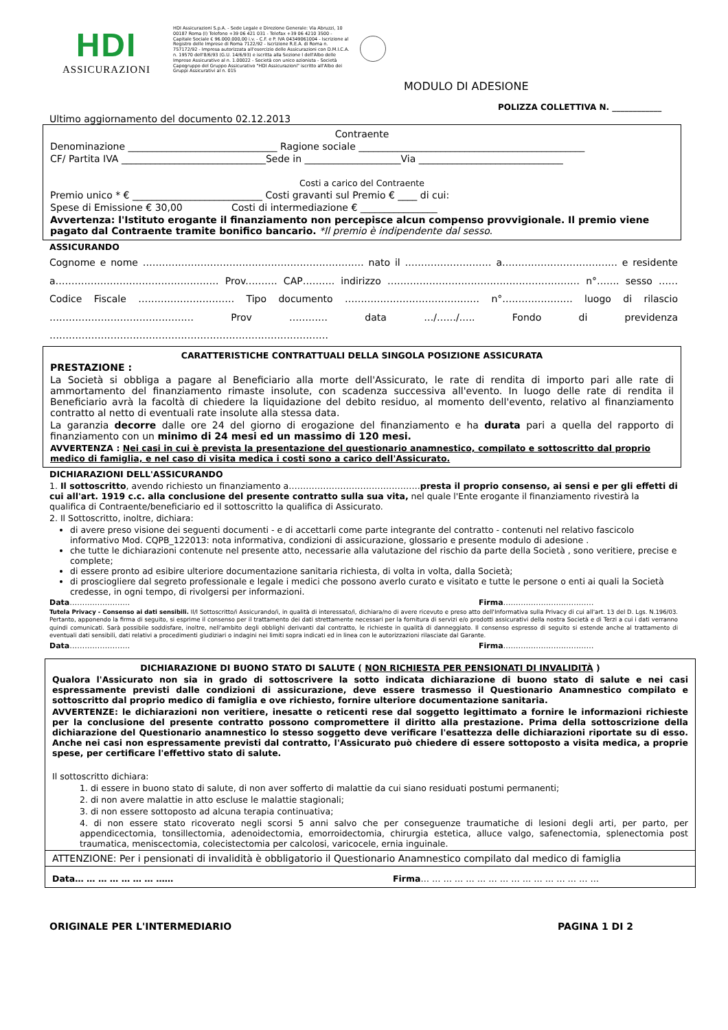HDI
ASSICURAZIONI
HDI Assicurazioni S.p.A. - Sede Legale e Direzione Generale: Via Abruzzi, 10 00187 Roma (I) Telefono +39 06 421 031 - Telefax +39 06 4210 3500 - Capitale Sociale € 96.000.000,00 i.v. - C.F. e P. IVA 04349061004 - Iscrizione al Registro delle Imprese di Roma 7122/92 - Iscrizione R.E.A. di Roma n. 757172/92 - Impresa autorizzata all'esercizio delle Assicurazioni con D.M.I.C.A. n. 19570 dell'8/6/93 (G.U. 14/6/93) e iscritta alla Sezione I dell'Albo delle Imprese Assicurative al n. 1.00022 - Società con unico azionista - Società Capogruppo del Gruppo Assicurativo "HDI Assicurazioni" iscritto all'Albo dei Gruppi Assicurativi al n. 015
MODULO DI ADESIONE
POLIZZA COLLETTIVA N. ____________
Ultimo aggiornamento del documento 02.12.2013
Contraente
Denominazione _______________________________ Ragione sociale _______________________________________________
CF/ Partita IVA ______________________________Sede in ____________________Via ______________________________
Costi a carico del Contraente
Premio unico * € ___________________________ Costi gravanti sul Premio € ____ di cui:
Spese di Emissione € 30,00 Costi di intermediazione € ________________
Avvertenza: l'Istituto erogante il finanziamento non percepisce alcun compenso provvigionale. Il premio viene pagato dal Contraente tramite bonifico bancario. *Il premio è indipendente dal sesso.
ASSICURANDO
Cognome e nome …………………………………………………………… nato il ……………………… a……………………………… e residente a…………………………………………… Prov.……… CAP………. indirizzo …………………………………………………… n°……. sesso …… Codice Fiscale ………………………… Tipo documento …………………………………… n°…………………. luogo di rilascio ……………………………………… Prov ………… data …/……/….. Fondo di previdenza ……………………………………………………………………………
CARATTERISTICHE CONTRATTUALI DELLA SINGOLA POSIZIONE ASSICURATA
PRESTAZIONE :
La Società si obbliga a pagare al Beneficiario alla morte dell'Assicurato, le rate di rendita di importo pari alle rate di ammortamento del finanziamento rimaste insolute, con scadenza successiva all'evento. In luogo delle rate di rendita il Beneficiario avrà la facoltà di chiedere la liquidazione del debito residuo, al momento dell'evento, relativo al finanziamento contratto al netto di eventuali rate insolute alla stessa data.
La garanzia decorre dalle ore 24 del giorno di erogazione del finanziamento e ha durata pari a quella del rapporto di finanziamento con un minimo di 24 mesi ed un massimo di 120 mesi.
AVVERTENZA : Nei casi in cui è prevista la presentazione del questionario anamnestico, compilato e sottoscritto dal proprio medico di famiglia, e nel caso di visita medica i costi sono a carico dell'Assicurato.
DICHIARAZIONI DELL'ASSICURANDO
1. Il sottoscritto, avendo richiesto un finanziamento a……………………………………….presta il proprio consenso, ai sensi e per gli effetti di cui all'art. 1919 c.c. alla conclusione del presente contratto sulla sua vita, nel quale l'Ente erogante il finanziamento rivestirà la qualifica di Contraente/beneficiario ed il sottoscritto la qualifica di Assicurato.
2. Il Sottoscritto, inoltre, dichiara:
di avere preso visione dei seguenti documenti - e di accettarli come parte integrante del contratto - contenuti nel relativo fascicolo informativo Mod. CQPB_122013: nota informativa, condizioni di assicurazione, glossario e presente modulo di adesione .
che tutte le dichiarazioni contenute nel presente atto, necessarie alla valutazione del rischio da parte della Società , sono veritiere, precise e complete;
di essere pronto ad esibire ulteriore documentazione sanitaria richiesta, di volta in volta, dalla Società;
di prosciogliere dal segreto professionale e legale i medici che possono averlo curato e visitato e tutte le persone o enti ai quali la Società credesse, in ogni tempo, di rivolgersi per informazioni.
Data…………………… Firma………………………………
Tutela Privacy - Consenso ai dati sensibili. Il/I Sottoscritto/i Assicurando/i, in qualità di interessato/i, dichiara/no di avere ricevuto e preso atto dell'Informativa sulla Privacy di cui all'art. 13 del D. Lgs. N.196/03. Pertanto, apponendo la firma di seguito, si esprime il consenso per il trattamento dei dati strettamente necessari per la fornitura di servizi e/o prodotti assicurativi della nostra Società e di Terzi a cui i dati verranno quindi comunicati. Sarà possibile soddisfare, inoltre, nell'ambito degli obblighi derivanti dal contratto, le richieste in qualità di danneggiato. Il consenso espresso di seguito si estende anche al trattamento di eventuali dati sensibili, dati relativi a procedimenti giudiziari o indagini nei limiti sopra indicati ed in linea con le autorizzazioni rilasciate dal Garante.
Data…………………… Firma………………………………
DICHIARAZIONE DI BUONO STATO DI SALUTE ( NON RICHIESTA PER PENSIONATI DI INVALIDITÀ )
Qualora l'Assicurato non sia in grado di sottoscrivere la sotto indicata dichiarazione di buono stato di salute e nei casi espressamente previsti dalle condizioni di assicurazione, deve essere trasmesso il Questionario Anamnestico compilato e sottoscritto dal proprio medico di famiglia e ove richiesto, fornire ulteriore documentazione sanitaria.
AVVERTENZE: le dichiarazioni non veritiere, inesatte o reticenti rese dal soggetto legittimato a fornire le informazioni richieste per la conclusione del presente contratto possono compromettere il diritto alla prestazione. Prima della sottoscrizione della dichiarazione del Questionario anamnestico lo stesso soggetto deve verificare l'esattezza delle dichiarazioni riportate su di esso. Anche nei casi non espressamente previsti dal contratto, l'Assicurato può chiedere di essere sottoposto a visita medica, a proprie spese, per certificare l'effettivo stato di salute.
Il sottoscritto dichiara:
1. di essere in buono stato di salute, di non aver sofferto di malattie da cui siano residuati postumi permanenti;
2. di non avere malattie in atto escluse le malattie stagionali;
3. di non essere sottoposto ad alcuna terapia continuativa;
4. di non essere stato ricoverato negli scorsi 5 anni salvo che per conseguenze traumatiche di lesioni degli arti, per parto, per appendicectomia, tonsillectomia, adenoidectomia, emorroidectomia, chirurgia estetica, alluce valgo, safenectomia, splenectomia post traumatica, meniscectomia, colecistectomia per calcolosi, varicocele, ernia inguinale.
ATTENZIONE: Per i pensionati di invalidità è obbligatorio il Questionario Anamnestico compilato dal medico di famiglia
Data… … … … … … … …… Firma… … … … … … … … … … … … … … … …
ORIGINALE PER L'INTERMEDIARIO PAGINA 1 DI 2